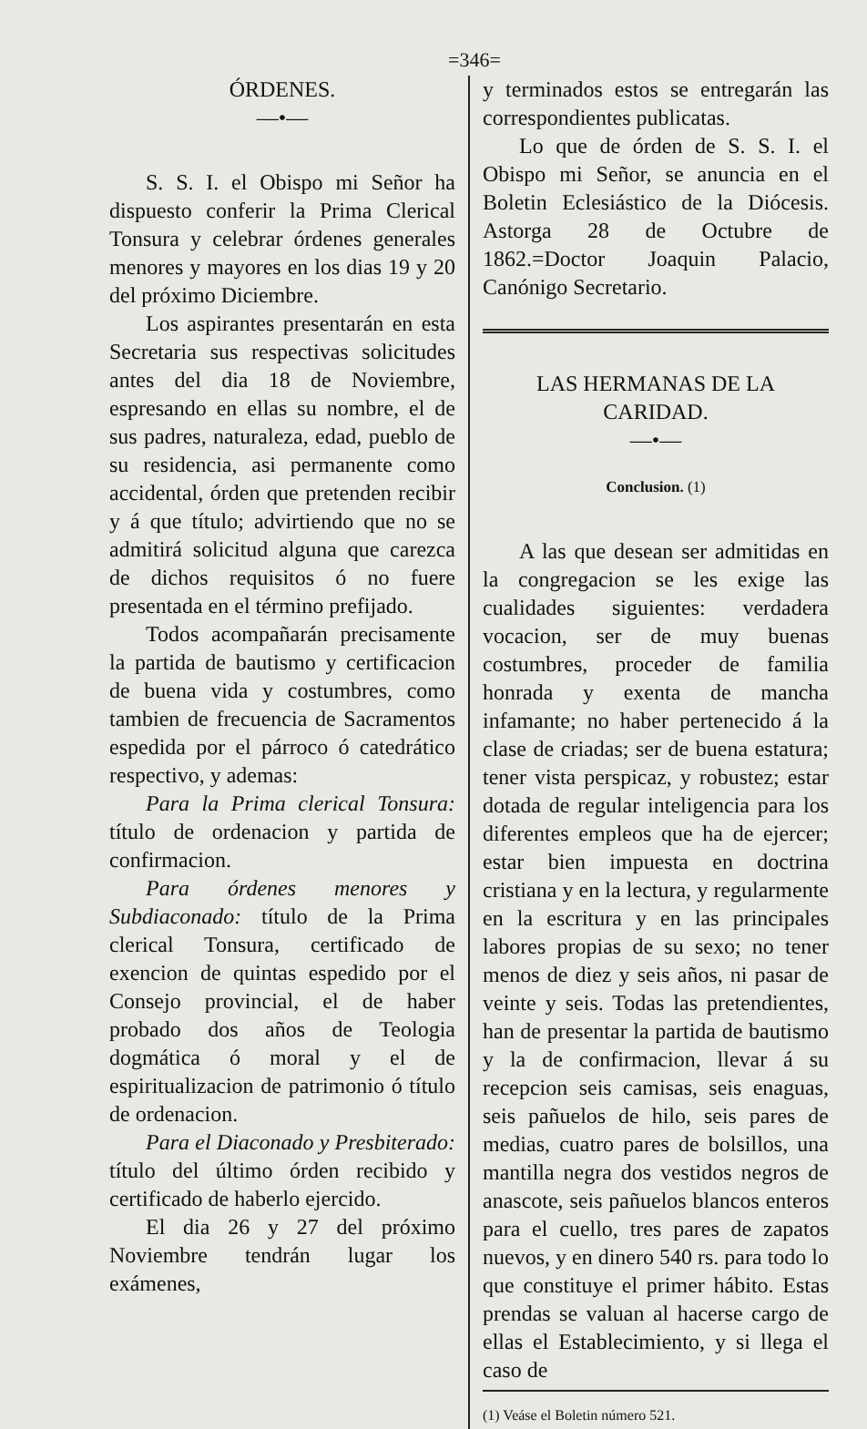=346=
ÓRDENES.
—•—
S. S. I. el Obispo mi Señor ha dispuesto conferir la Prima Clerical Tonsura y celebrar órdenes generales menores y mayores en los dias 19 y 20 del próximo Diciembre.
Los aspirantes presentarán en esta Secretaria sus respectivas solicitudes antes del dia 18 de Noviembre, espresando en ellas su nombre, el de sus padres, naturaleza, edad, pueblo de su residencia, asi permanente como accidental, órden que pretenden recibir y á que título; advirtiendo que no se admitirá solicitud alguna que carezca de dichos requisitos ó no fuere presentada en el término prefijado.
Todos acompañarán precisamente la partida de bautismo y certificacion de buena vida y costumbres, como tambien de frecuencia de Sacramentos espedida por el párroco ó catedrático respectivo, y ademas:
Para la Prima clerical Tonsura: título de ordenacion y partida de confirmacion.
Para órdenes menores y Subdiaconado: título de la Prima clerical Tonsura, certificado de exencion de quintas espedido por el Consejo provincial, el de haber probado dos años de Teologia dogmática ó moral y el de espiritualizacion de patrimonio ó título de ordenacion.
Para el Diaconado y Presbiterado: título del último órden recibido y certificado de haberlo ejercido.
El dia 26 y 27 del próximo Noviembre tendrán lugar los exámenes,
y terminados estos se entregarán las correspondientes publicatas.
Lo que de órden de S. S. I. el Obispo mi Señor, se anuncia en el Boletin Eclesiástico de la Diócesis. Astorga 28 de Octubre de 1862.=Doctor Joaquin Palacio, Canónigo Secretario.
LAS HERMANAS DE LA CARIDAD.
—•—
Conclusion. (1)
A las que desean ser admitidas en la congregacion se les exige las cualidades siguientes: verdadera vocacion, ser de muy buenas costumbres, proceder de familia honrada y exenta de mancha infamante; no haber pertenecido á la clase de criadas; ser de buena estatura; tener vista perspicaz, y robustez; estar dotada de regular inteligencia para los diferentes empleos que ha de ejercer; estar bien impuesta en doctrina cristiana y en la lectura, y regularmente en la escritura y en las principales labores propias de su sexo; no tener menos de diez y seis años, ni pasar de veinte y seis. Todas las pretendientes, han de presentar la partida de bautismo y la de confirmacion, llevar á su recepcion seis camisas, seis enaguas, seis pañuelos de hilo, seis pares de medias, cuatro pares de bolsillos, una mantilla negra dos vestidos negros de anascote, seis pañuelos blancos enteros para el cuello, tres pares de zapatos nuevos, y en dinero 540 rs. para todo lo que constituye el primer hábito. Estas prendas se valuan al hacerse cargo de ellas el Establecimiento, y si llega el caso de
(1) Veáse el Boletin número 521.